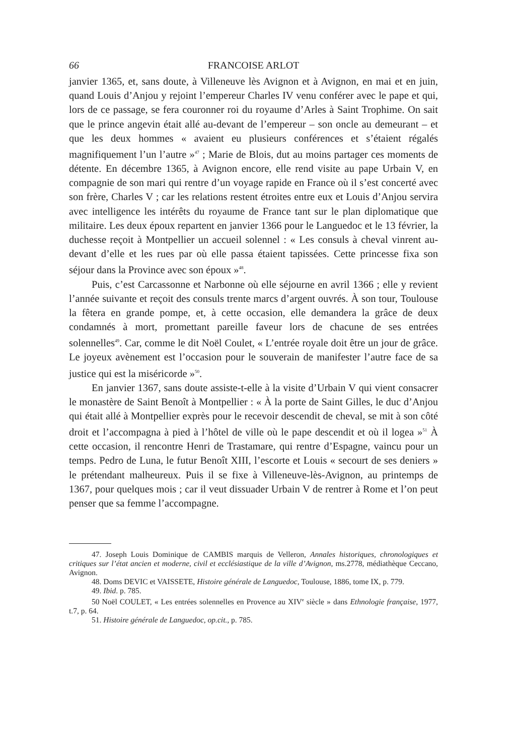66 FRANCOISE ARLOT
janvier 1365, et, sans doute, à Villeneuve lès Avignon et à Avignon, en mai et en juin, quand Louis d’Anjou y rejoint l’empereur Charles IV venu conférer avec le pape et qui, lors de ce passage, se fera couronner roi du royaume d’Arles à Saint Trophime. On sait que le prince angevin était allé au-devant de l’empereur – son oncle au demeurant – et que les deux hommes « avaient eu plusieurs conférences et s’étaient régalés magnifiquement l’un l’autre »<sup>47</sup> ; Marie de Blois, dut au moins partager ces moments de détente. En décembre 1365, à Avignon encore, elle rend visite au pape Urbain V, en compagnie de son mari qui rentre d’un voyage rapide en France où il s’est concerté avec son frère, Charles V ; car les relations restent étroites entre eux et Louis d’Anjou servira avec intelligence les intérêts du royaume de France tant sur le plan diplomatique que militaire. Les deux époux repartent en janvier 1366 pour le Languedoc et le 13 février, la duchesse reçoit à Montpellier un accueil solennel : « Les consuls à cheval vinrent au-devant d’elle et les rues par où elle passa étaient tapissées. Cette princesse fixa son séjour dans la Province avec son époux »<sup>48</sup>.
Puis, c’est Carcassonne et Narbonne où elle séjourne en avril 1366 ; elle y revient l’année suivante et reçoit des consuls trente marcs d’argent ouvrés. À son tour, Toulouse la fêtera en grande pompe, et, à cette occasion, elle demandera la grâce de deux condamnés à mort, promettant pareille faveur lors de chacune de ses entrées solennelles<sup>49</sup>. Car, comme le dit Noël Coulet, « L’entrée royale doit être un jour de grâce. Le joyeux avènement est l’occasion pour le souverain de manifester l’autre face de sa justice qui est la miséricorde »<sup>50</sup>.
En janvier 1367, sans doute assiste-t-elle à la visite d’Urbain V qui vient consacrer le monastère de Saint Benoît à Montpellier : « À la porte de Saint Gilles, le duc d’Anjou qui était allé à Montpellier exprès pour le recevoir descendit de cheval, se mit à son côté droit et l’accompagna à pied à l’hôtel de ville où le pape descendit et où il logea »<sup>51</sup> À cette occasion, il rencontre Henri de Trastamare, qui rentre d’Espagne, vaincu pour un temps. Pedro de Luna, le futur Benoît XIII, l’escorte et Louis « secourt de ses deniers » le prétendant malheureux. Puis il se fixe à Villeneuve-lès-Avignon, au printemps de 1367, pour quelques mois ; car il veut dissuader Urbain V de rentrer à Rome et l’on peut penser que sa femme l’accompagne.
47. Joseph Louis Dominique de CAMBIS marquis de Velleron, Annales historiques, chronologiques et critiques sur l’état ancien et moderne, civil et ecclésiastique de la ville d’Avignon, ms.2778, médiathèque Ceccano, Avignon.
48. Doms DEVIC et VAISSETE, Histoire générale de Languedoc, Toulouse, 1886, tome IX, p. 779.
49. Ibid. p. 785.
50 Noël COULET, « Les entrées solennelles en Provence au XIV<sup>e</sup> siècle » dans Ethnologie française, 1977, t.7, p. 64.
51. Histoire générale de Languedoc, op.cit., p. 785.